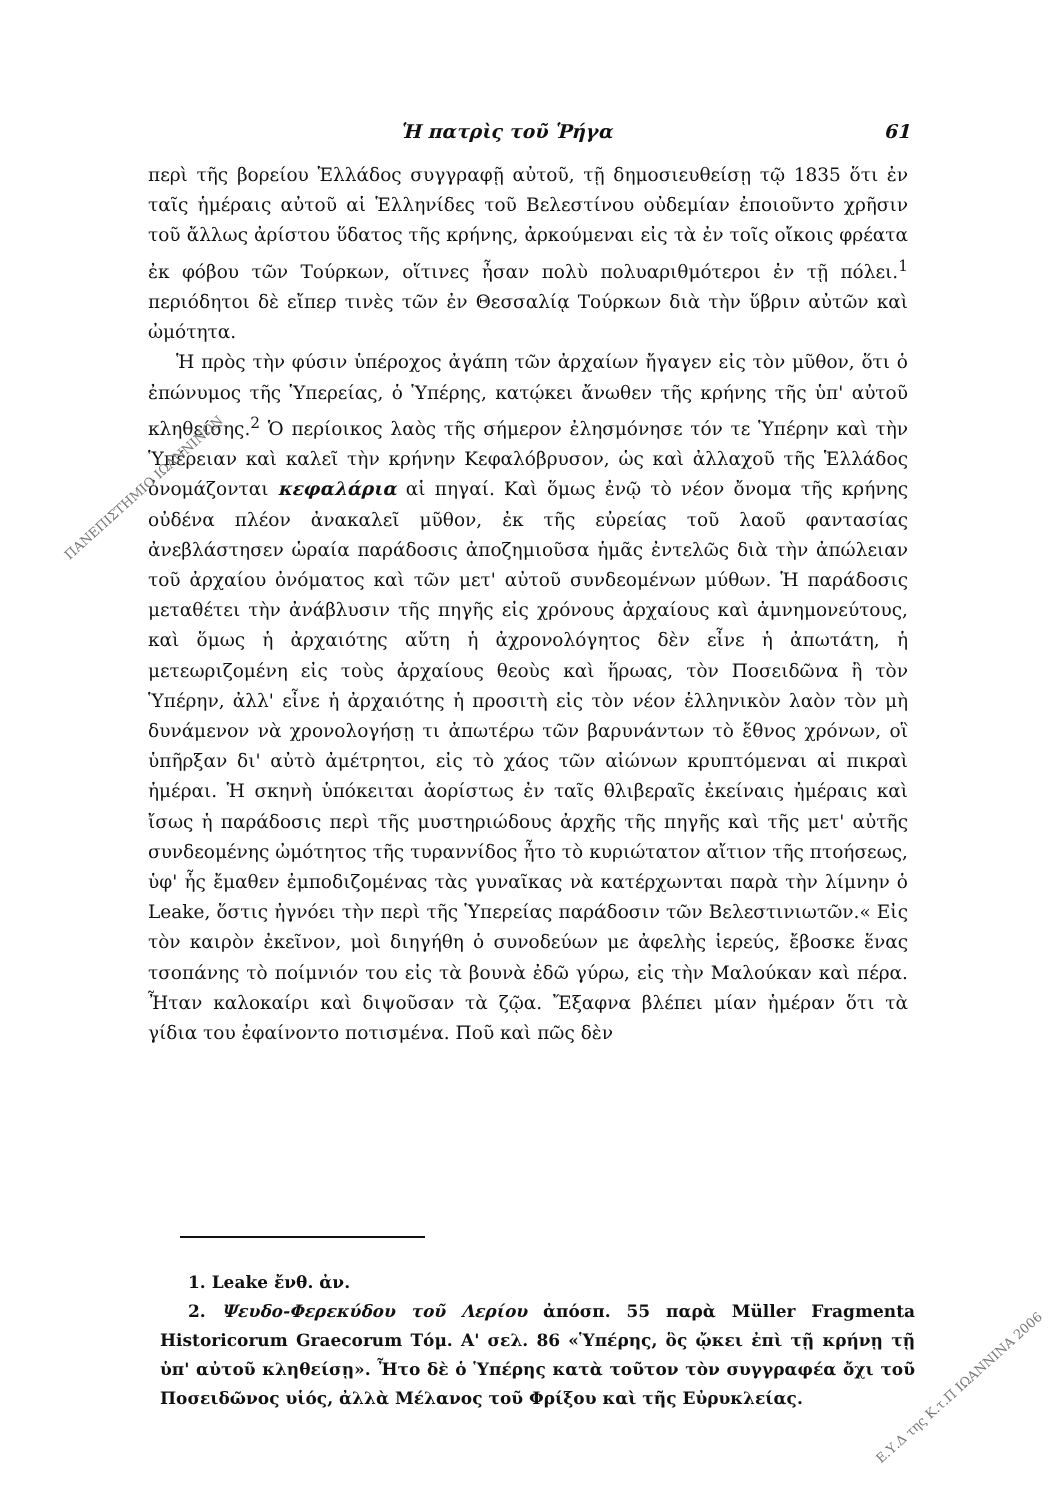Ἡ πατρὶς τοῦ Ῥήγα 61
περὶ τῆς βορείου Ἑλλάδος συγγραφῇ αὐτοῦ, τῇ δημοσιευθείσῃ τῷ 1835 ὅτι ἐν ταῖς ἡμέραις αὐτοῦ αἱ Ἑλληνίδες τοῦ Βελεστίνου οὐδεμίαν ἐποιοῦντο χρῆσιν τοῦ ἄλλως ἀρίστου ὕδατος τῆς κρήνης, ἀρκούμεναι εἰς τὰ ἐν τοῖς οἴκοις φρέατα ἐκ φόβου τῶν Τούρκων, οἵτινες ἦσαν πολὺ πολυαριθμότεροι ἐν τῇ πόλει.<sup>1</sup> περιόδητοι δὲ εἴπερ τινὲς τῶν ἐν Θεσσαλίᾳ Τούρκων διὰ τὴν ὕβριν αὐτῶν καὶ ὠμότητα.
Ἡ πρὸς τὴν φύσιν ὑπέροχος ἀγάπη τῶν ἀρχαίων ἤγαγεν εἰς τὸν μῦθον, ὅτι ὁ ἐπώνυμος τῆς Ὑπερείας, ὁ Ὑπέρης, κατῴκει ἄνωθεν τῆς κρήνης τῆς ὑπ' αὐτοῦ κληθείσης.<sup>2</sup> Ὁ περίοικος λαὸς τῆς σήμερον ἐλησμόνησε τόν τε Ὑπέρην καὶ τὴν Ὑπέρειαν καὶ καλεῖ τὴν κρήνην Κεφαλόβρυσον, ὡς καὶ ἀλλαχοῦ τῆς Ἑλλάδος ὀνομάζονται κεφαλάρια αἱ πηγαί. Καὶ ὅμως ἐνῷ τὸ νέον ὄνομα τῆς κρήνης οὐδένα πλέον ἀνακαλεῖ μῦθον, ἐκ τῆς εὐρείας τοῦ λαοῦ φαντασίας ἀνεβλάστησεν ὡραία παράδοσις ἀποζημιοῦσα ἡμᾶς ἐντελῶς διὰ τὴν ἀπώλειαν τοῦ ἀρχαίου ὀνόματος καὶ τῶν μετ' αὐτοῦ συνδεομένων μύθων. Ἡ παράδοσις μετα­θέτει τὴν ἀνάβλυσιν τῆς πηγῆς εἰς χρόνους ἀρχαίους καὶ ἀμνημονεύ­τους, καὶ ὅμως ἡ ἀρχαιότης αὕτη ἡ ἀχρονολόγητος δὲν εἶνε ἡ ἀπω­τάτη, ἡ μετεωριζομένη εἰς τοὺς ἀρχαίους θεοὺς καὶ ἥρωας, τὸν Ποσει­δῶνα ἢ τὸν Ὑπέρην, ἀλλ' εἶνε ἡ ἀρχαιότης ἡ προσιτὴ εἰς τὸν νέον ἑλληνικὸν λαὸν τὸν μὴ δυνάμενον νὰ χρονολογήσῃ τι ἀπωτέρω τῶν βα­ρυνάντων τὸ ἔθνος χρόνων, οἳ ὑπῆρξαν δι' αὐτὸ ἀμέτρητοι, εἰς τὸ χάος τῶν αἰώνων κρυπτόμεναι αἱ πικραὶ ἡμέραι. Ἡ σκηνὴ ὑπόκειται ἀορίστως ἐν ταῖς θλιβεραῖς ἐκείναις ἡμέραις καὶ ἴσως ἡ παράδοσις περὶ τῆς μυ­στηριώδους ἀρχῆς τῆς πηγῆς καὶ τῆς μετ' αὐτῆς συνδεομένης ὠμότητος τῆς τυραννίδος ἦτο τὸ κυριώτατον αἴτιον τῆς πτοήσεως, ὑφ' ἧς ἔμαθεν ἐμποδιζομένας τὰς γυναῖκας νὰ κατέρχωνται παρὰ τὴν λίμνην ὁ Leake, ὅστις ἠγνόει τὴν περὶ τῆς Ὑπερείας παράδοσιν τῶν Βελεστινιωτῶν.« Εἰς τὸν καιρὸν ἐκεῖνον, μοὶ διηγήθη ὁ συνοδεύων με ἀφελὴς ἱερεύς, ἔβοσκε ἕνας τσοπάνης τὸ ποίμνιόν του εἰς τὰ βουνὰ ἐδῶ γύρω, εἰς τὴν Μαλού­καν καὶ πέρα. Ἦταν καλοκαίρι καὶ διψοῦσαν τὰ ζῷα. Ἔξαφνα βλέπει μίαν ἡμέραν ὅτι τὰ γίδια του ἐφαίνοντο ποτισμένα. Ποῦ καὶ πῶς δὲν
1. Leake ἔνθ. ἀν.
2. Ψευδο-Φερεκύδου τοῦ Λερίου ἀπόσπ. 55 παρὰ Müller Fragmenta Historicorum Graecorum Τόμ. Α' σελ. 86 «Ὑπέρης, ὃς ᾤκει ἐπὶ τῇ κρήνῃ τῇ ὑπ' αὐτοῦ κληθείσῃ». Ἦτο δὲ ὁ Ὑπέρης κατὰ τοῦτον τὸν συγγραφέα ὄχι τοῦ Ποσειδῶνος υἱός, ἀλλὰ Μέλανος τοῦ Φρίξου καὶ τῆς Εὐρυκλείας.
ΠΑΝΕΠΙΣΤΗΜΙΟ ΙΩΑΝΝΙΝΩΝ
Ε.Υ.Δ της Κ.τ.Π ΙΩΑΝΝΙΝΑ 2006